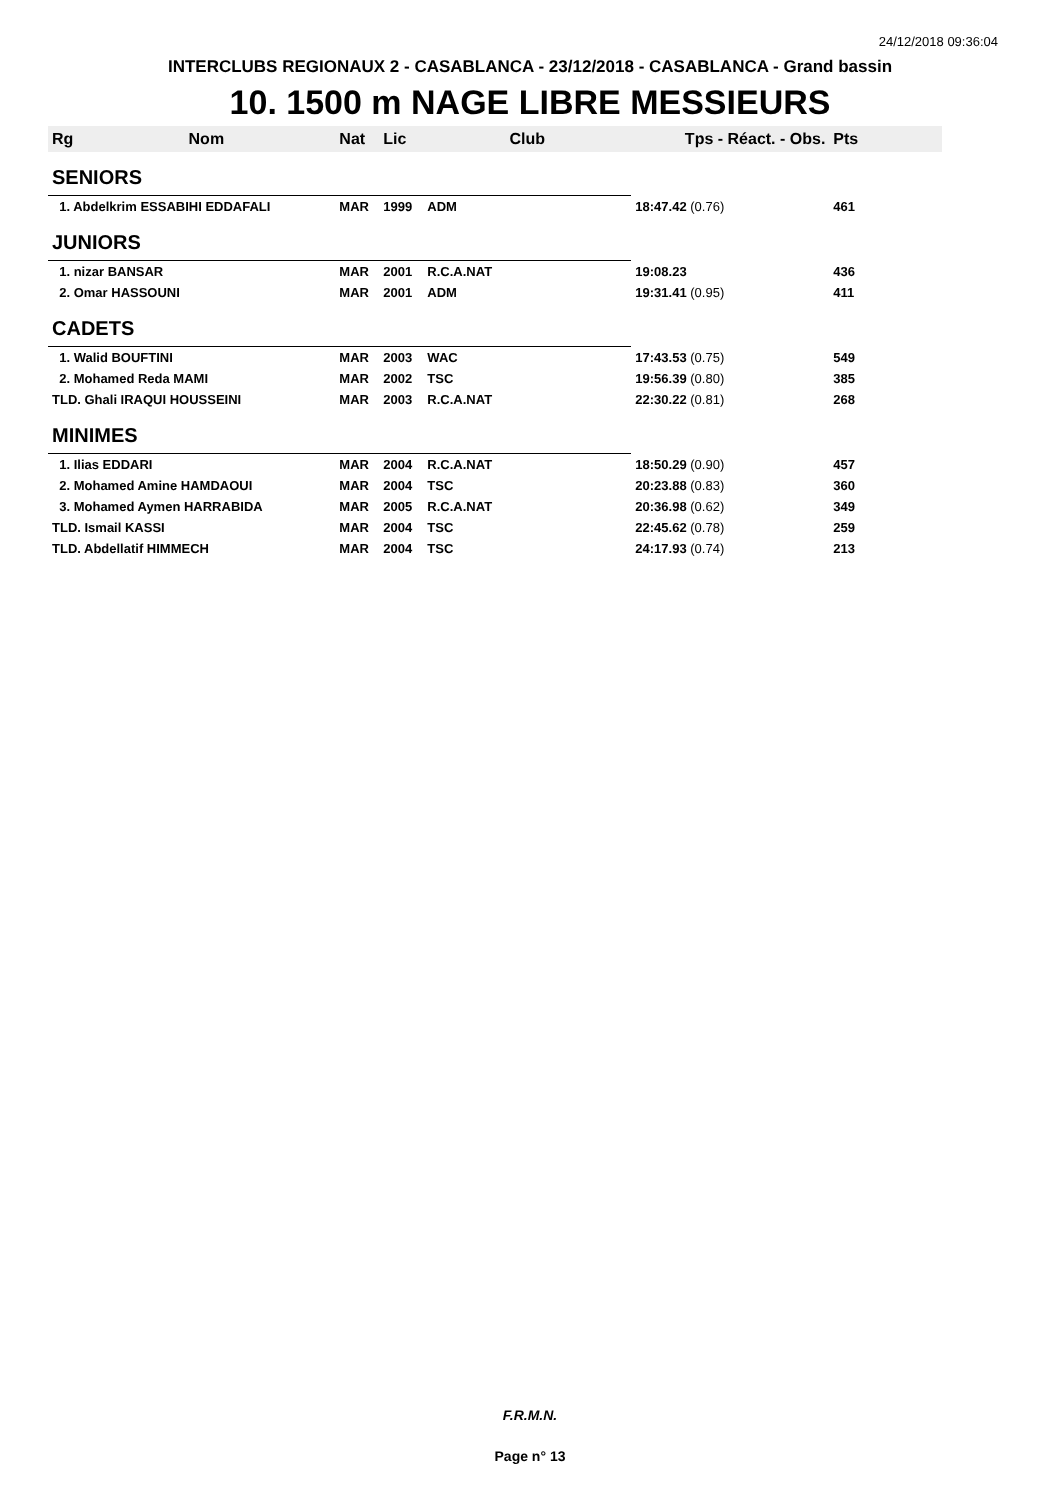24/12/2018 09:36:04
INTERCLUBS REGIONAUX 2 - CASABLANCA - 23/12/2018 - CASABLANCA - Grand bassin
10. 1500 m NAGE LIBRE MESSIEURS
| Rg | Nom | Nat | Lic | Club | Tps - Réact. - Obs. | Pts |
| --- | --- | --- | --- | --- | --- | --- |
| SENIORS | | | | | | |
| 1. Abdelkrim ESSABIHI EDDAFALI | | MAR | 1999 | ADM | 18:47.42 (0.76) | 461 |
| JUNIORS | | | | | | |
| 1. nizar BANSAR | | MAR | 2001 | R.C.A.NAT | 19:08.23 | 436 |
| 2. Omar HASSOUNI | | MAR | 2001 | ADM | 19:31.41 (0.95) | 411 |
| CADETS | | | | | | |
| 1. Walid BOUFTINI | | MAR | 2003 | WAC | 17:43.53 (0.75) | 549 |
| 2. Mohamed Reda MAMI | | MAR | 2002 | TSC | 19:56.39 (0.80) | 385 |
| TLD. Ghali IRAQUI HOUSSEINI | | MAR | 2003 | R.C.A.NAT | 22:30.22 (0.81) | 268 |
| MINIMES | | | | | | |
| 1. Ilias EDDARI | | MAR | 2004 | R.C.A.NAT | 18:50.29 (0.90) | 457 |
| 2. Mohamed Amine HAMDAOUI | | MAR | 2004 | TSC | 20:23.88 (0.83) | 360 |
| 3. Mohamed Aymen HARRABIDA | | MAR | 2005 | R.C.A.NAT | 20:36.98 (0.62) | 349 |
| TLD. Ismail KASSI | | MAR | 2004 | TSC | 22:45.62 (0.78) | 259 |
| TLD. Abdellatif HIMMECH | | MAR | 2004 | TSC | 24:17.93 (0.74) | 213 |
F.R.M.N.
Page n° 13